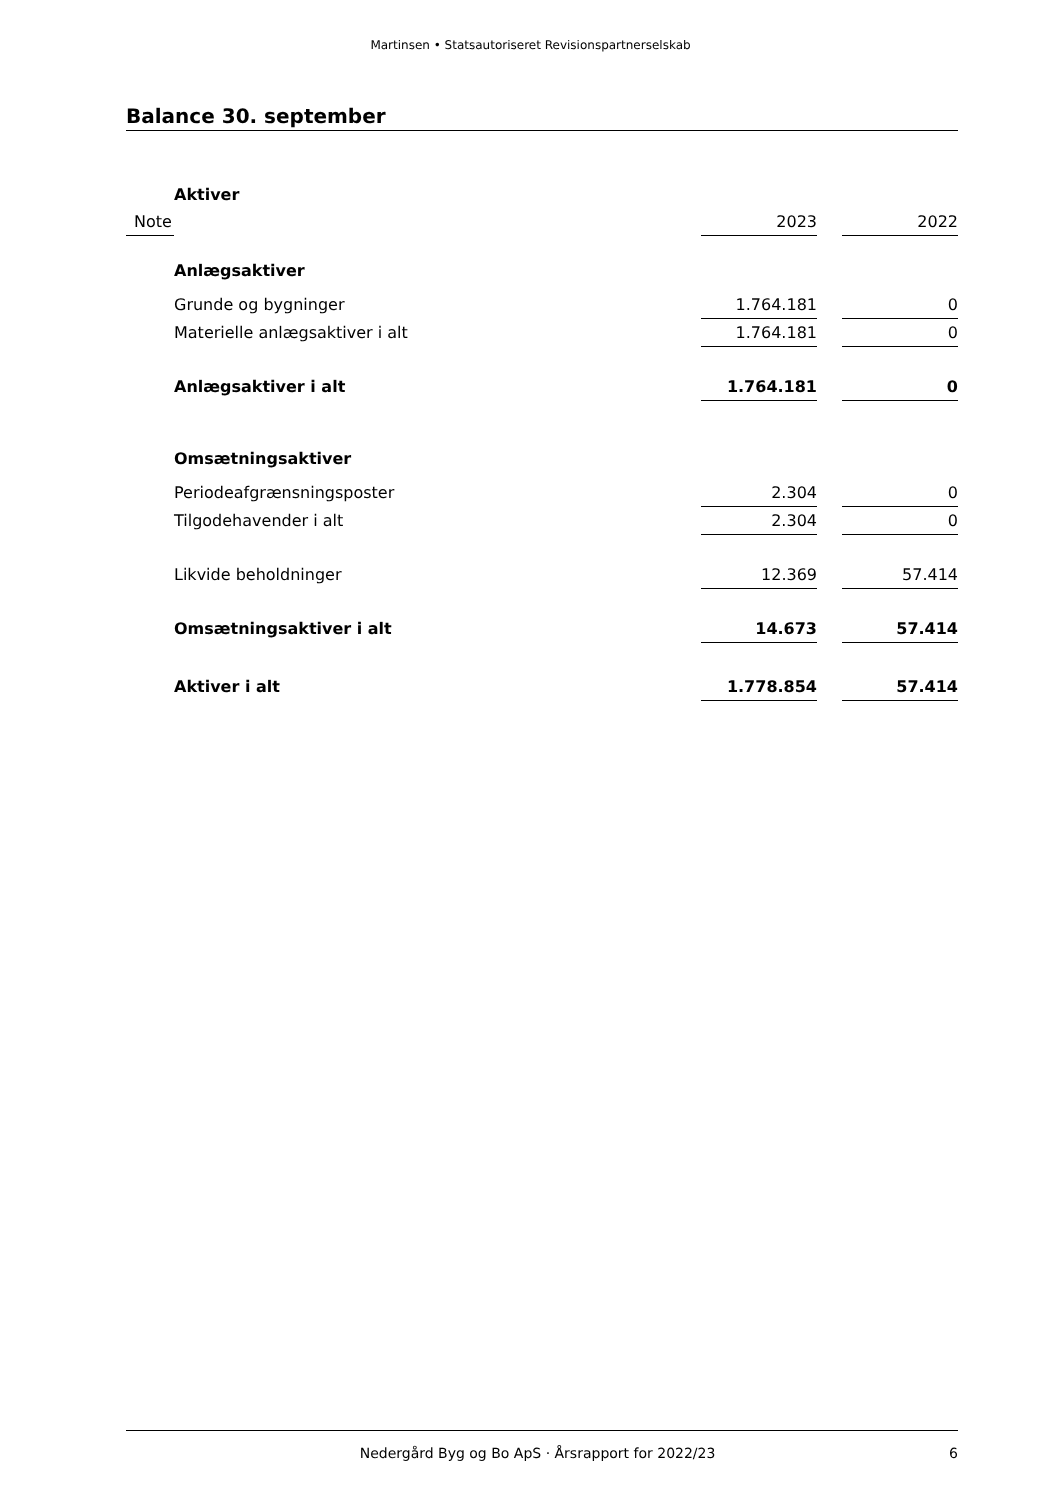Martinsen • Statsautoriseret Revisionspartnerselskab
Balance 30. september
| | Aktiver | | | |
| Note | | 2023 | | 2022 |
| | Anlægsaktiver | | | |
| | Grunde og bygninger | 1.764.181 | | 0 |
| | Materielle anlægsaktiver i alt | 1.764.181 | | 0 |
| | Anlægsaktiver i alt | 1.764.181 | | 0 |
| | Omsætningsaktiver | | | |
| | Periodeafgrænsningsposter | 2.304 | | 0 |
| | Tilgodehavender i alt | 2.304 | | 0 |
| | Likvide beholdninger | 12.369 | | 57.414 |
| | Omsætningsaktiver i alt | 14.673 | | 57.414 |
| | Aktiver i alt | 1.778.854 | | 57.414 |
Nedergård Byg og Bo ApS · Årsrapport for 2022/23 6